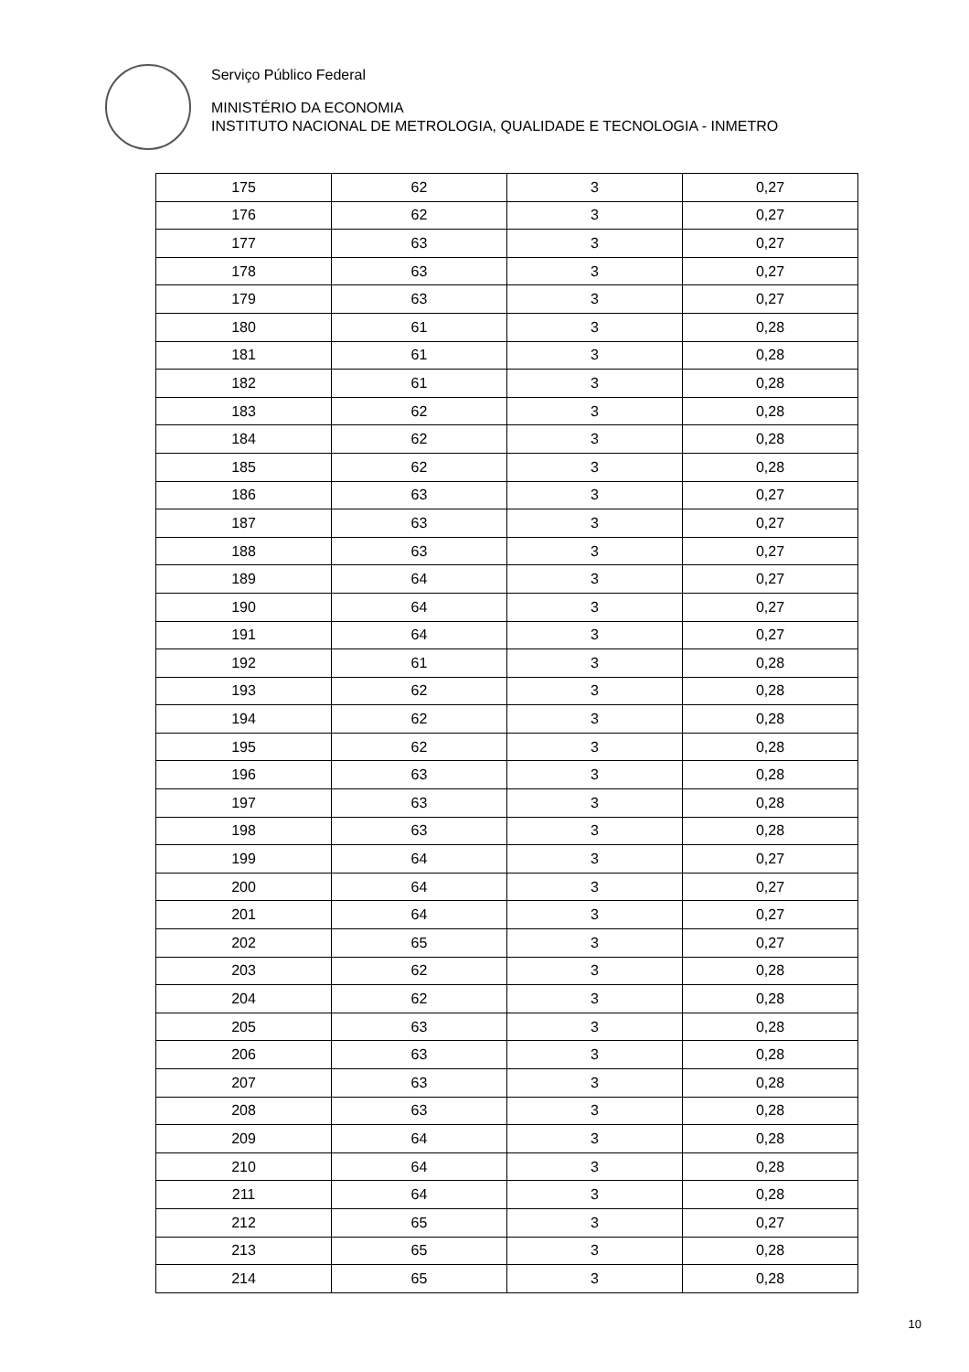Serviço Público Federal
MINISTÉRIO DA ECONOMIA
INSTITUTO NACIONAL DE METROLOGIA, QUALIDADE E TECNOLOGIA - INMETRO
| 175 | 62 | 3 | 0,27 |
| 176 | 62 | 3 | 0,27 |
| 177 | 63 | 3 | 0,27 |
| 178 | 63 | 3 | 0,27 |
| 179 | 63 | 3 | 0,27 |
| 180 | 61 | 3 | 0,28 |
| 181 | 61 | 3 | 0,28 |
| 182 | 61 | 3 | 0,28 |
| 183 | 62 | 3 | 0,28 |
| 184 | 62 | 3 | 0,28 |
| 185 | 62 | 3 | 0,28 |
| 186 | 63 | 3 | 0,27 |
| 187 | 63 | 3 | 0,27 |
| 188 | 63 | 3 | 0,27 |
| 189 | 64 | 3 | 0,27 |
| 190 | 64 | 3 | 0,27 |
| 191 | 64 | 3 | 0,27 |
| 192 | 61 | 3 | 0,28 |
| 193 | 62 | 3 | 0,28 |
| 194 | 62 | 3 | 0,28 |
| 195 | 62 | 3 | 0,28 |
| 196 | 63 | 3 | 0,28 |
| 197 | 63 | 3 | 0,28 |
| 198 | 63 | 3 | 0,28 |
| 199 | 64 | 3 | 0,27 |
| 200 | 64 | 3 | 0,27 |
| 201 | 64 | 3 | 0,27 |
| 202 | 65 | 3 | 0,27 |
| 203 | 62 | 3 | 0,28 |
| 204 | 62 | 3 | 0,28 |
| 205 | 63 | 3 | 0,28 |
| 206 | 63 | 3 | 0,28 |
| 207 | 63 | 3 | 0,28 |
| 208 | 63 | 3 | 0,28 |
| 209 | 64 | 3 | 0,28 |
| 210 | 64 | 3 | 0,28 |
| 211 | 64 | 3 | 0,28 |
| 212 | 65 | 3 | 0,27 |
| 213 | 65 | 3 | 0,28 |
| 214 | 65 | 3 | 0,28 |
10